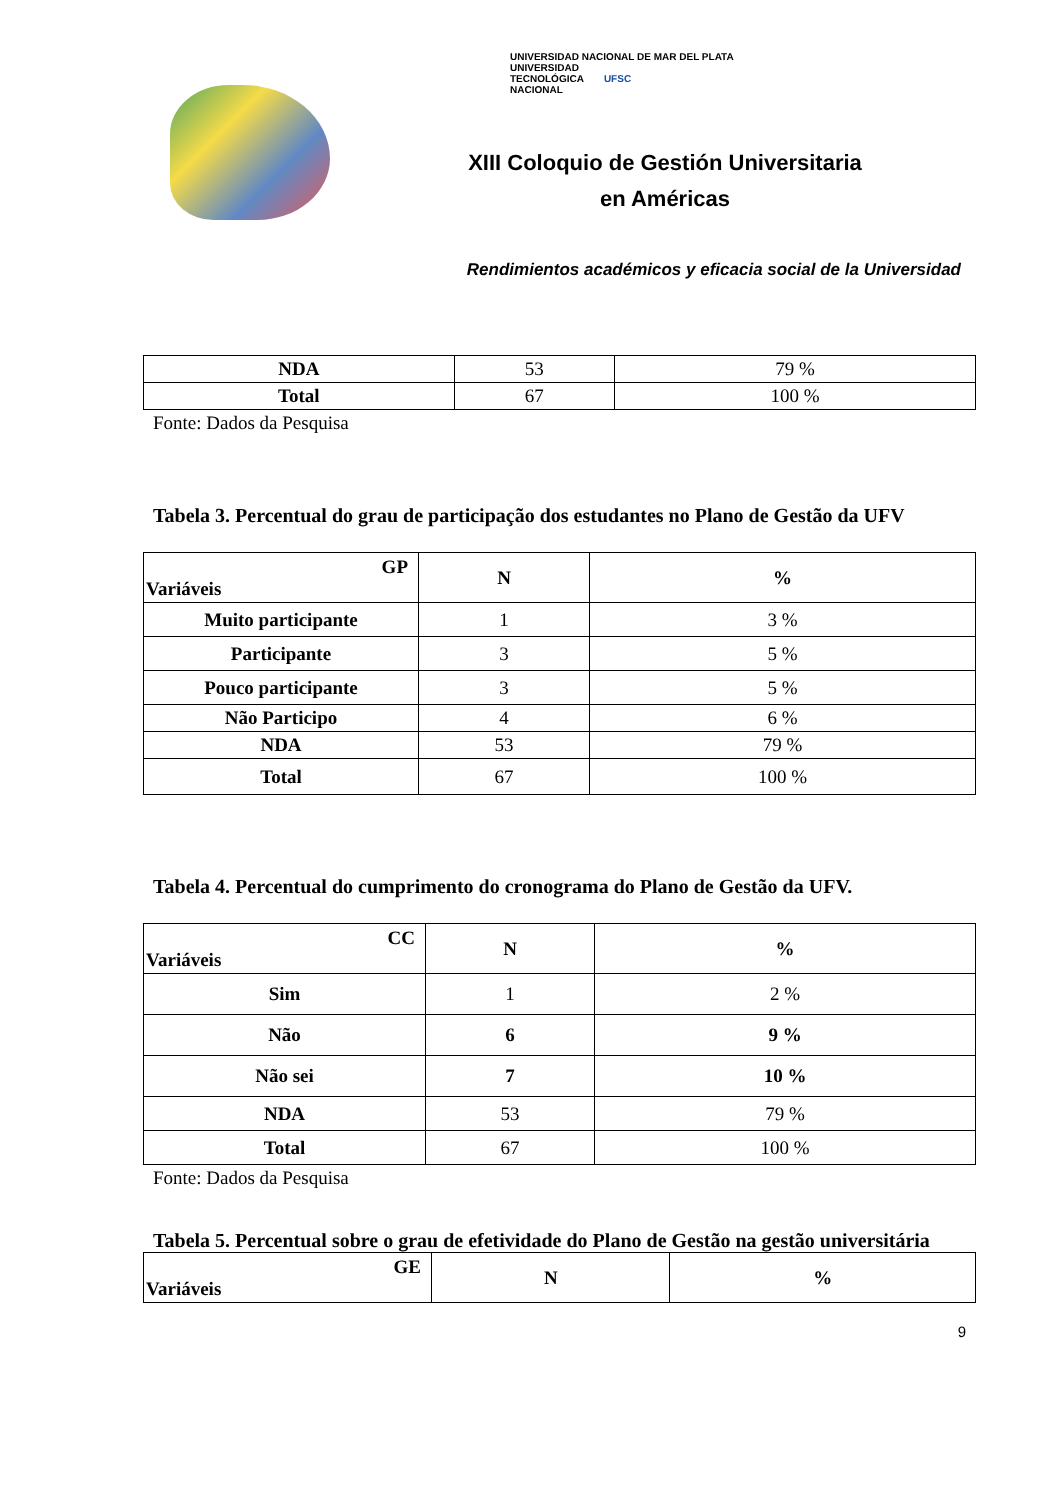UNIVERSIDAD NACIONAL DE MAR DEL PLATA UNIVERSIDAD
TECNOLÓGICA
NACIONAL UFSC
XIII Coloquio de Gestión Universitaria
en Américas
Rendimientos académicos y eficacia social de la Universidad
| NDA | 53 | 79 % |
| Total | 67 | 100 % |
Fonte: Dados da Pesquisa
Tabela 3. Percentual do grau de participação dos estudantes no Plano de Gestão da UFV
| GP Variáveis | N | % |
| --- | --- | --- |
| Muito participante | 1 | 3 % |
| Participante | 3 | 5 % |
| Pouco participante | 3 | 5 % |
| Não Participo | 4 | 6 % |
| NDA | 53 | 79 % |
| Total | 67 | 100 % |
Tabela 4. Percentual do cumprimento do cronograma do Plano de Gestão da UFV.
| CC Variáveis | N | % |
| --- | --- | --- |
| Sim | 1 | 2 % |
| Não | 6 | 9 % |
| Não sei | 7 | 10 % |
| NDA | 53 | 79 % |
| Total | 67 | 100 % |
Fonte: Dados da Pesquisa
Tabela 5. Percentual sobre o grau de efetividade do Plano de Gestão na gestão universitária
| GE Variáveis | N | % |
| --- | --- | --- |
9